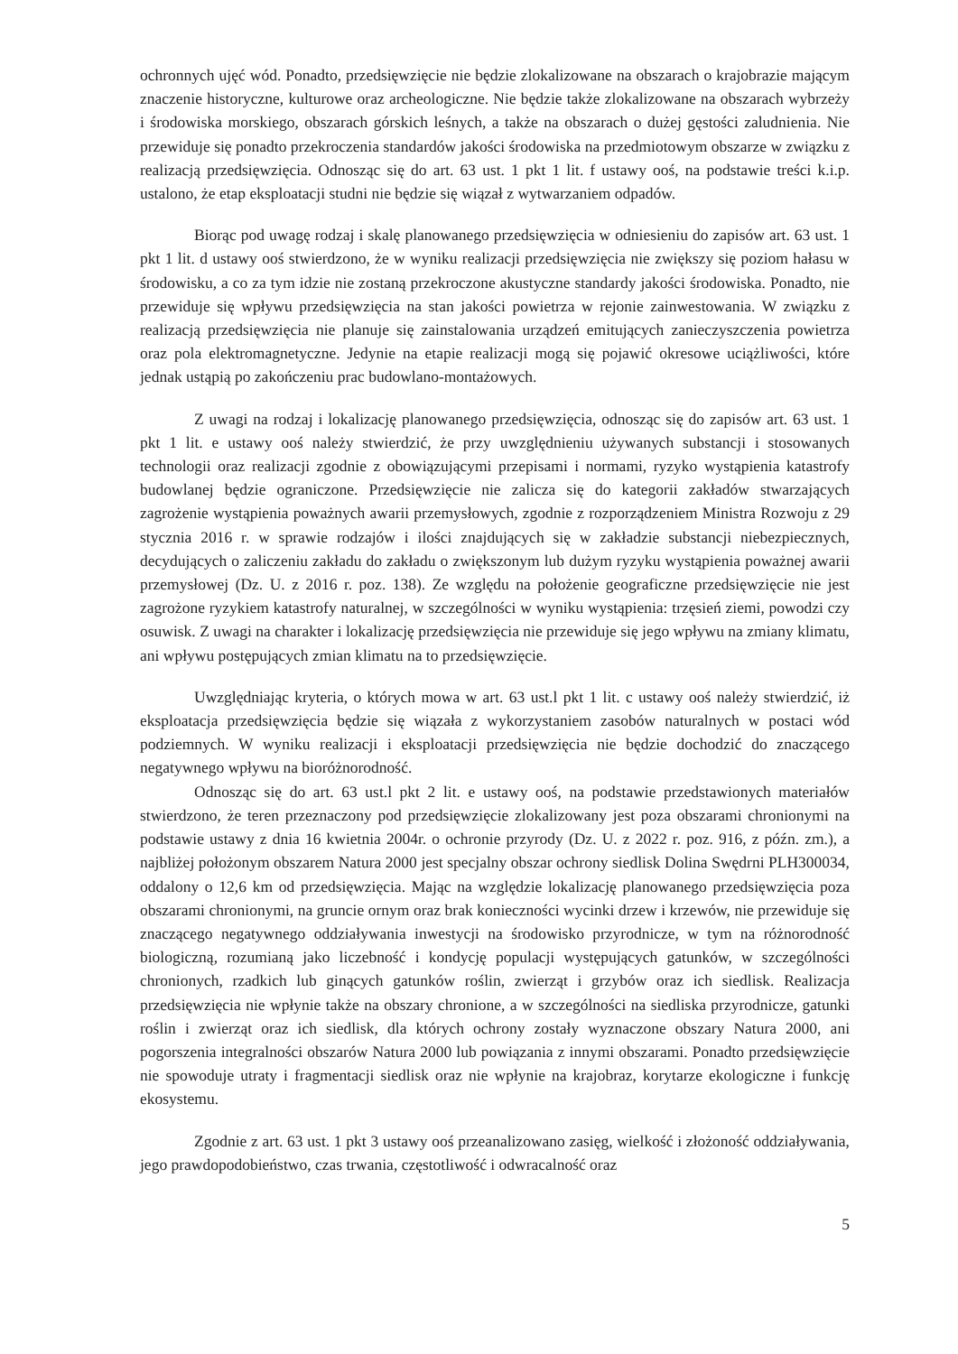ochronnych ujęć wód. Ponadto, przedsięwzięcie nie będzie zlokalizowane na obszarach o krajobrazie mającym znaczenie historyczne, kulturowe oraz archeologiczne. Nie będzie także zlokalizowane na obszarach wybrzeży i środowiska morskiego, obszarach górskich leśnych, a także na obszarach o dużej gęstości zaludnienia. Nie przewiduje się ponadto przekroczenia standardów jakości środowiska na przedmiotowym obszarze w związku z realizacją przedsięwzięcia. Odnosząc się do art. 63 ust. 1 pkt 1 lit. f ustawy ooś, na podstawie treści k.i.p. ustalono, że etap eksploatacji studni nie będzie się wiązał z wytwarzaniem odpadów.
Biorąc pod uwagę rodzaj i skalę planowanego przedsięwzięcia w odniesieniu do zapisów art. 63 ust. 1 pkt 1 lit. d ustawy ooś stwierdzono, że w wyniku realizacji przedsięwzięcia nie zwiększy się poziom hałasu w środowisku, a co za tym idzie nie zostaną przekroczone akustyczne standardy jakości środowiska. Ponadto, nie przewiduje się wpływu przedsięwzięcia na stan jakości powietrza w rejonie zainwestowania. W związku z realizacją przedsięwzięcia nie planuje się zainstalowania urządzeń emitujących zanieczyszczenia powietrza oraz pola elektromagnetyczne. Jedynie na etapie realizacji mogą się pojawić okresowe uciążliwości, które jednak ustąpią po zakończeniu prac budowlano-montażowych.
Z uwagi na rodzaj i lokalizację planowanego przedsięwzięcia, odnosząc się do zapisów art. 63 ust. 1 pkt 1 lit. e ustawy ooś należy stwierdzić, że przy uwzględnieniu używanych substancji i stosowanych technologii oraz realizacji zgodnie z obowiązującymi przepisami i normami, ryzyko wystąpienia katastrofy budowlanej będzie ograniczone. Przedsięwzięcie nie zalicza się do kategorii zakładów stwarzających zagrożenie wystąpienia poważnych awarii przemysłowych, zgodnie z rozporządzeniem Ministra Rozwoju z 29 stycznia 2016 r. w sprawie rodzajów i ilości znajdujących się w zakładzie substancji niebezpiecznych, decydujących o zaliczeniu zakładu do zakładu o zwiększonym lub dużym ryzyku wystąpienia poważnej awarii przemysłowej (Dz. U. z 2016 r. poz. 138). Ze względu na położenie geograficzne przedsięwzięcie nie jest zagrożone ryzykiem katastrofy naturalnej, w szczególności w wyniku wystąpienia: trzęsień ziemi, powodzi czy osuwisk. Z uwagi na charakter i lokalizację przedsięwzięcia nie przewiduje się jego wpływu na zmiany klimatu, ani wpływu postępujących zmian klimatu na to przedsięwzięcie.
Uwzględniając kryteria, o których mowa w art. 63 ust.l pkt 1 lit. c ustawy ooś należy stwierdzić, iż eksploatacja przedsięwzięcia będzie się wiązała z wykorzystaniem zasobów naturalnych w postaci wód podziemnych. W wyniku realizacji i eksploatacji przedsięwzięcia nie będzie dochodzić do znaczącego negatywnego wpływu na bioróżnorodność.
Odnosząc się do art. 63 ust.l pkt 2 lit. e ustawy ooś, na podstawie przedstawionych materiałów stwierdzono, że teren przeznaczony pod przedsięwzięcie zlokalizowany jest poza obszarami chronionymi na podstawie ustawy z dnia 16 kwietnia 2004r. o ochronie przyrody (Dz. U. z 2022 r. poz. 916, z późn. zm.), a najbliżej położonym obszarem Natura 2000 jest specjalny obszar ochrony siedlisk Dolina Swędrni PLH300034, oddalony o 12,6 km od przedsięwzięcia. Mając na względzie lokalizację planowanego przedsięwzięcia poza obszarami chronionymi, na gruncie ornym oraz brak konieczności wycinki drzew i krzewów, nie przewiduje się znaczącego negatywnego oddziaływania inwestycji na środowisko przyrodnicze, w tym na różnorodność biologiczną, rozumianą jako liczebność i kondycję populacji występujących gatunków, w szczególności chronionych, rzadkich lub ginących gatunków roślin, zwierząt i grzybów oraz ich siedlisk. Realizacja przedsięwzięcia nie wpłynie także na obszary chronione, a w szczególności na siedliska przyrodnicze, gatunki roślin i zwierząt oraz ich siedlisk, dla których ochrony zostały wyznaczone obszary Natura 2000, ani pogorszenia integralności obszarów Natura 2000 lub powiązania z innymi obszarami. Ponadto przedsięwzięcie nie spowoduje utraty i fragmentacji siedlisk oraz nie wpłynie na krajobraz, korytarze ekologiczne i funkcję ekosystemu.
Zgodnie z art. 63 ust. 1 pkt 3 ustawy ooś przeanalizowano zasięg, wielkość i złożoność oddziaływania, jego prawdopodobieństwo, czas trwania, częstotliwość i odwracalność oraz
5